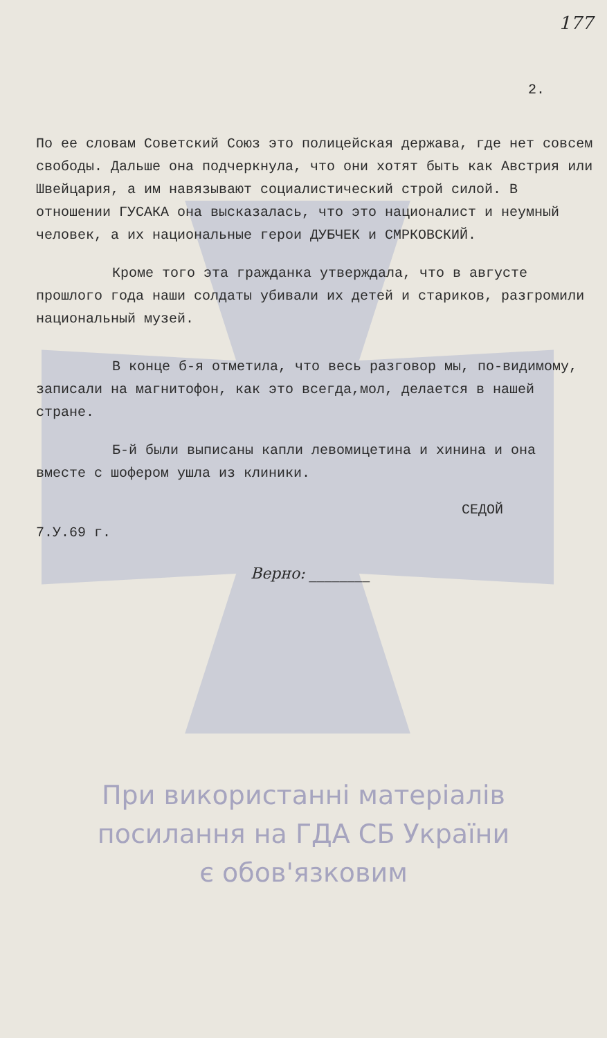177
2.
По ее словам Советский Союз это полицейская держава, где нет совсем свободы. Дальше она подчеркнула, что они хотят быть как Австрия или Швейцария, а им навязывают социалистический строй силой. В отношении ГУСАКА она высказалась, что это националист и неумный человек, а их национальные герои ДУБЧЕК и СМРКОВСКИЙ.
Кроме того эта гражданка утверждала, что в августе прошлого года наши солдаты убивали их детей и стариков, разгромили национальный музей.
В конце б-я отметила, что весь разговор мы, по-видимому, записали на магнитофон, как это всегда,мол, делается в нашей стране.
Б-й были выписаны капли левомицетина и хинина и она вместе с шофером ушла из клиники.
СЕДОЙ
7.У.69 г.
Верно: ________
При використанні матеріалів
посилання на ГДА СБ України
є обов'язковим